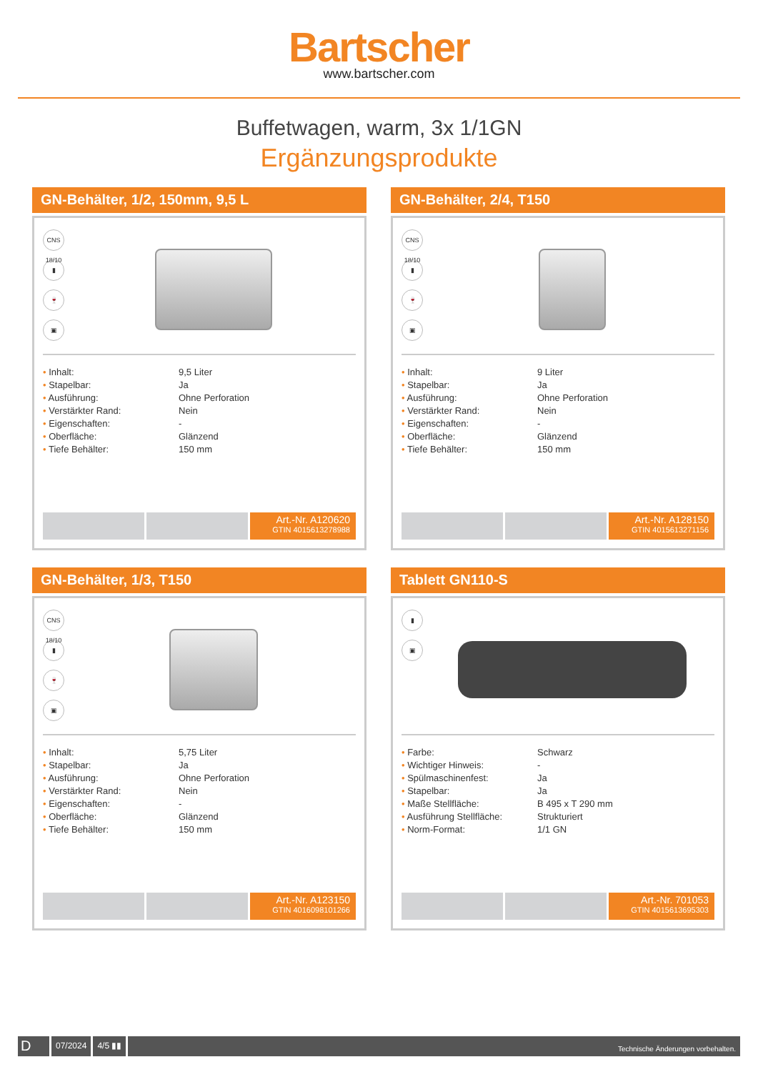Bartscher
www.bartscher.com
Buffetwagen, warm, 3x 1/1GN
Ergänzungsprodukte
GN-Behälter, 1/2, 150mm, 9,5 L
CNS 18/10
▮
🍷
▣
| • Inhalt: | 9,5 Liter |
| • Stapelbar: | Ja |
| • Ausführung: | Ohne Perforation |
| • Verstärkter Rand: | Nein |
| • Eigenschaften: | - |
| • Oberfläche: | Glänzend |
| • Tiefe Behälter: | 150 mm |
Art.-Nr. A120620
GTIN 4015613278988
GN-Behälter, 2/4, T150
CNS 18/10
▮
🍷
▣
| • Inhalt: | 9 Liter |
| • Stapelbar: | Ja |
| • Ausführung: | Ohne Perforation |
| • Verstärkter Rand: | Nein |
| • Eigenschaften: | - |
| • Oberfläche: | Glänzend |
| • Tiefe Behälter: | 150 mm |
Art.-Nr. A128150
GTIN 4015613271156
GN-Behälter, 1/3, T150
CNS 18/10
▮
🍷
▣
| • Inhalt: | 5,75 Liter |
| • Stapelbar: | Ja |
| • Ausführung: | Ohne Perforation |
| • Verstärkter Rand: | Nein |
| • Eigenschaften: | - |
| • Oberfläche: | Glänzend |
| • Tiefe Behälter: | 150 mm |
Art.-Nr. A123150
GTIN 4016098101266
Tablett GN110-S
▮
▣
| • Farbe: | Schwarz |
| • Wichtiger Hinweis: | - |
| • Spülmaschinenfest: | Ja |
| • Stapelbar: | Ja |
| • Maße Stellfläche: | B 495 x T 290 mm |
| • Ausführung Stellfläche: | Strukturiert |
| • Norm-Format: | 1/1 GN |
Art.-Nr. 701053
GTIN 4015613695303
D
07/2024 4/5 ▮▮
Technische Änderungen vorbehalten.